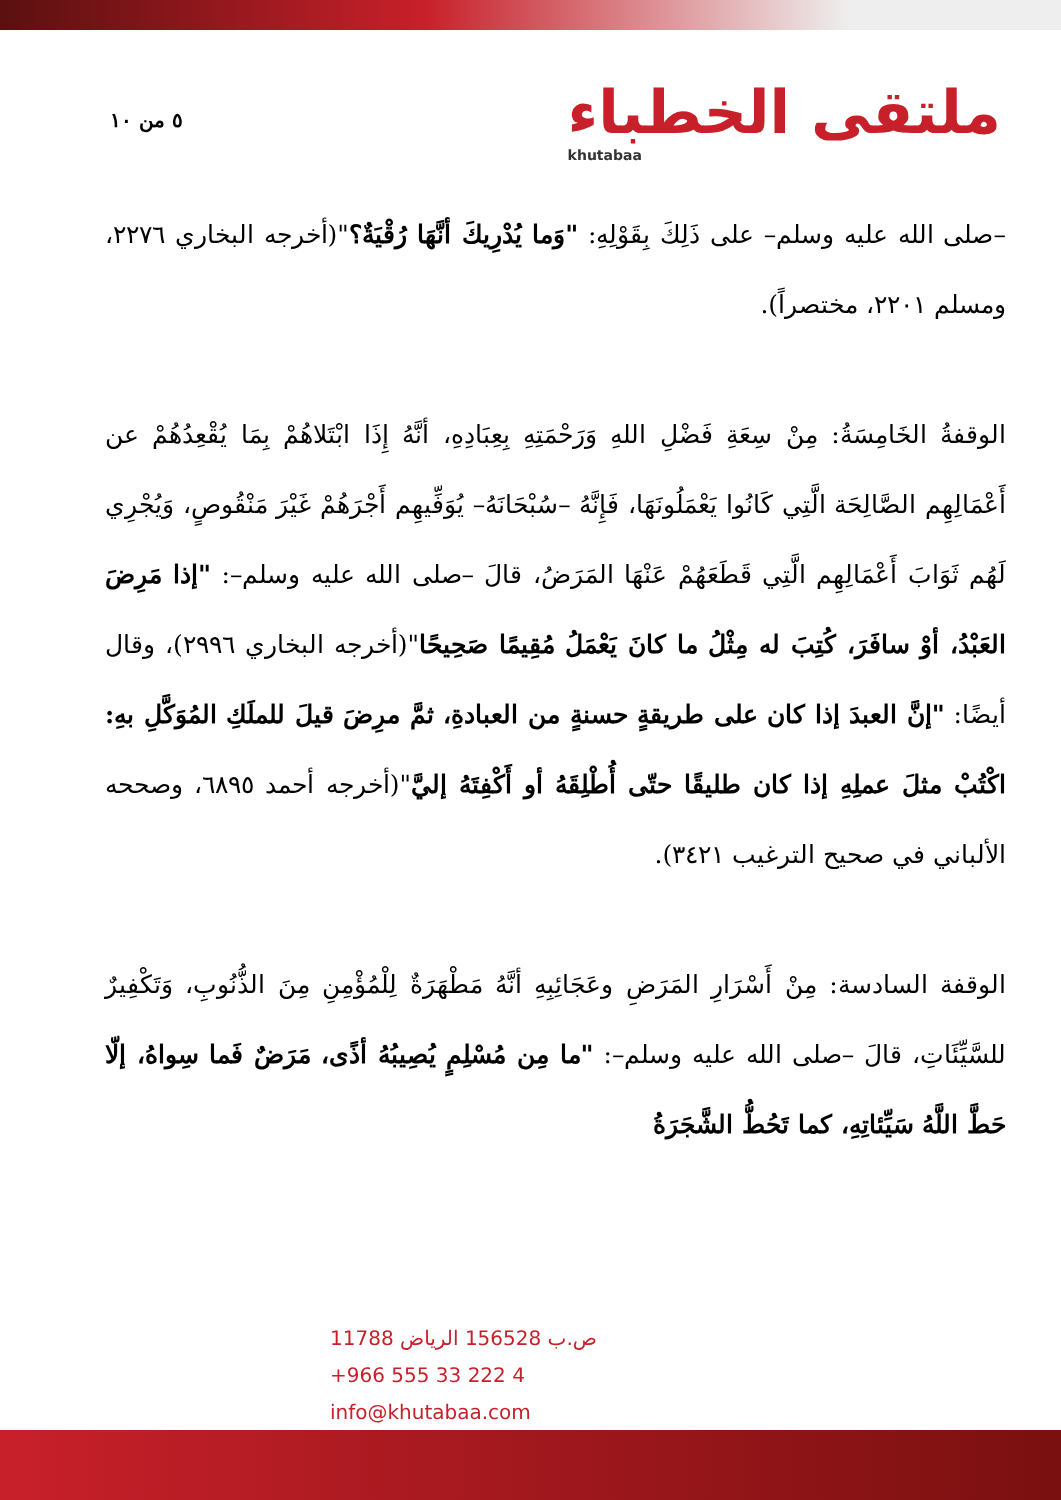٥ من ١٠
ملتقى الخطباء
khutabaa
–صلى الله عليه وسلم– على ذَلِكَ بِقَوْلِهِ: "وَما يُدْرِيكَ أنَّهَا رُقْيَةٌ؟"(أخرجه البخاري ٢٢٧٦، ومسلم ٢٢٠١، مختصراً).
الوقفةُ الخَامِسَةُ: مِنْ سِعَةِ فَضْلِ اللهِ وَرَحْمَتِهِ بِعِبَادِهِ، أنَّهُ إِذَا ابْتَلاهُمْ بِمَا يُقْعِدُهُمْ عن أَعْمَالِهِم الصَّالِحَة الَّتِي كَانُوا يَعْمَلُونَهَا، فَإِنَّهُ –سُبْحَانَهُ– يُوَفِّيهِم أَجْرَهُمْ غَيْرَ مَنْقُوصٍ، وَيُجْرِي لَهُم ثَوَابَ أَعْمَالِهِم الَّتِي قَطَعَهُمْ عَنْهَا المَرَضُ، قالَ –صلى الله عليه وسلم–: "إذا مَرِضَ العَبْدُ، أوْ سافَرَ، كُتِبَ له مِثْلُ ما كانَ يَعْمَلُ مُقِيمًا صَحِيحًا"(أخرجه البخاري ٢٩٩٦)، وقال أيضًا: "إنَّ العبدَ إذا كان على طريقةٍ حسنةٍ من العبادةِ، ثمَّ مرِضَ قيلَ للملَكِ المُوَكَّلِ بهِ: اكْتُبْ مثلَ عملِهِ إذا كان طليقًا حتّى أُطْلِقَهُ أو أَكْفِتَهُ إليَّ"(أخرجه أحمد ٦٨٩٥، وصححه الألباني في صحيح الترغيب ٣٤٢١).
الوقفة السادسة: مِنْ أَسْرَارِ المَرَضِ وعَجَائِبِهِ أنَّهُ مَطْهَرَةٌ لِلْمُؤْمِنِ مِنَ الذُّنُوبِ، وَتَكْفِيرٌ للسَّيِّئَاتِ، قالَ –صلى الله عليه وسلم–: "ما مِن مُسْلِمٍ يُصِيبُهُ أذًى، مَرَضٌ فَما سِواهُ، إلّا حَطَّ اللَّهُ سَيِّئاتِهِ، كما تَحُطُّ الشَّجَرَةُ
ص.ب 156528 الرياض 11788
+966 555 33 222 4
info@khutabaa.com